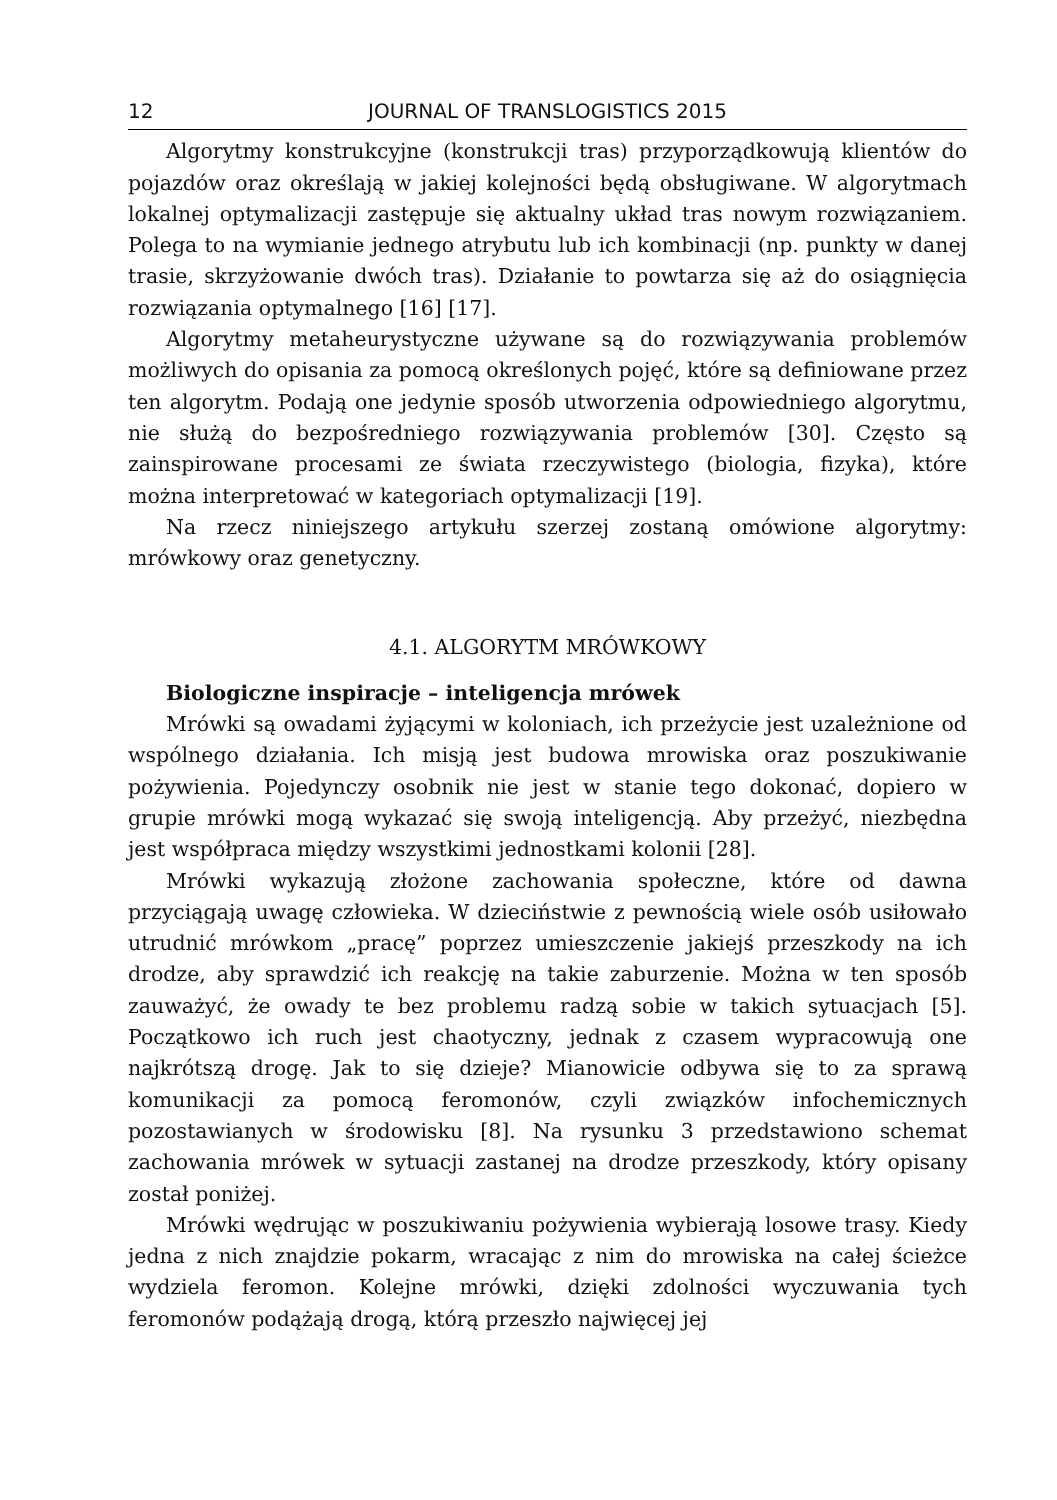12 JOURNAL OF TRANSLOGISTICS 2015
Algorytmy konstrukcyjne (konstrukcji tras) przyporządkowują klientów do pojazdów oraz określają w jakiej kolejności będą obsługiwane. W algorytmach lokalnej optymalizacji zastępuje się aktualny układ tras nowym rozwiązaniem. Polega to na wymianie jednego atrybutu lub ich kombinacji (np. punkty w danej trasie, skrzyżowanie dwóch tras). Działanie to powtarza się aż do osiągnięcia rozwiązania optymalnego [16] [17].
Algorytmy metaheurystyczne używane są do rozwiązywania problemów możliwych do opisania za pomocą określonych pojęć, które są definiowane przez ten algorytm. Podają one jedynie sposób utworzenia odpowiedniego algorytmu, nie służą do bezpośredniego rozwiązywania problemów [30]. Często są zainspirowane procesami ze świata rzeczywistego (biologia, fizyka), które można interpretować w kategoriach optymalizacji [19].
Na rzecz niniejszego artykułu szerzej zostaną omówione algorytmy: mrówkowy oraz genetyczny.
4.1. ALGORYTM MRÓWKOWY
Biologiczne inspiracje – inteligencja mrówek
Mrówki są owadami żyjącymi w koloniach, ich przeżycie jest uzależnione od wspólnego działania. Ich misją jest budowa mrowiska oraz poszukiwanie pożywienia. Pojedynczy osobnik nie jest w stanie tego dokonać, dopiero w grupie mrówki mogą wykazać się swoją inteligencją. Aby przeżyć, niezbędna jest współpraca między wszystkimi jednostkami kolonii [28].
Mrówki wykazują złożone zachowania społeczne, które od dawna przyciągają uwagę człowieka. W dzieciństwie z pewnością wiele osób usiłowało utrudnić mrówkom „pracę” poprzez umieszczenie jakiejś przeszkody na ich drodze, aby sprawdzić ich reakcję na takie zaburzenie. Można w ten sposób zauważyć, że owady te bez problemu radzą sobie w takich sytuacjach [5]. Początkowo ich ruch jest chaotyczny, jednak z czasem wypracowują one najkrótszą drogę. Jak to się dzieje? Mianowicie odbywa się to za sprawą komunikacji za pomocą feromonów, czyli związków infochemicznych pozostawianych w środowisku [8]. Na rysunku 3 przedstawiono schemat zachowania mrówek w sytuacji zastanej na drodze przeszkody, który opisany został poniżej.
Mrówki wędrując w poszukiwaniu pożywienia wybierają losowe trasy. Kiedy jedna z nich znajdzie pokarm, wracając z nim do mrowiska na całej ścieżce wydziela feromon. Kolejne mrówki, dzięki zdolności wyczuwania tych feromonów podążają drogą, którą przeszło najwięcej jej